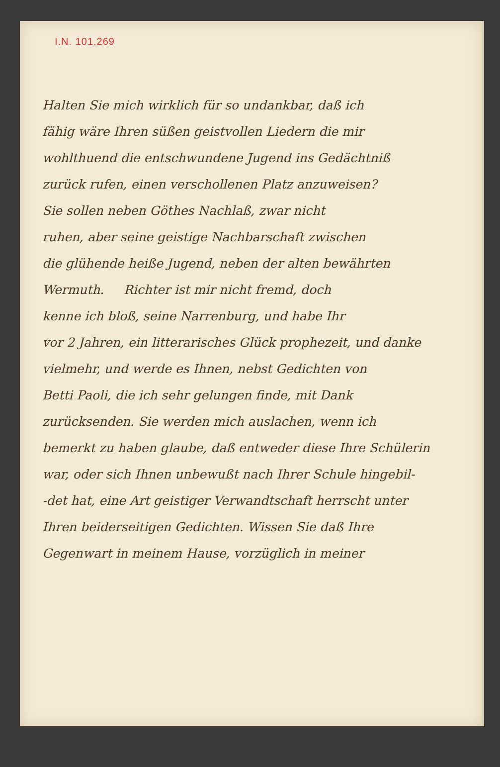I.N. 101.269
Halten Sie mich wirklich für so undankbar, daß ich
fähig wäre Ihren süßen geistvollen Liedern die mir
wohlthuend die entschwundene Jugend ins Gedächtniß
zurück rufen, einen verschollenen Platz anzuweisen?
Sie sollen neben Göthes Nachlaß, zwar nicht
ruhen, aber seine geistige Nachbarschaft zwischen
die glühende heiße Jugend, neben der alten bewährten
Wermuth. Richter ist mir nicht fremd, doch
kenne ich bloß, seine Narrenburg, und habe Ihr
vor 2 Jahren, ein litterarisches Glück prophezeit, und danke
vielmehr, und werde es Ihnen, nebst Gedichten von
Betti Paoli, die ich sehr gelungen finde, mit Dank
zurücksenden. Sie werden mich auslachen, wenn ich
bemerkt zu haben glaube, daß entweder diese Ihre Schülerin
war, oder sich Ihnen unbewußt nach Ihrer Schule hingebil-
-det hat, eine Art geistiger Verwandtschaft herrscht unter
Ihren beiderseitigen Gedichten. Wissen Sie daß Ihre
Gegenwart in meinem Hause, vorzüglich in meiner